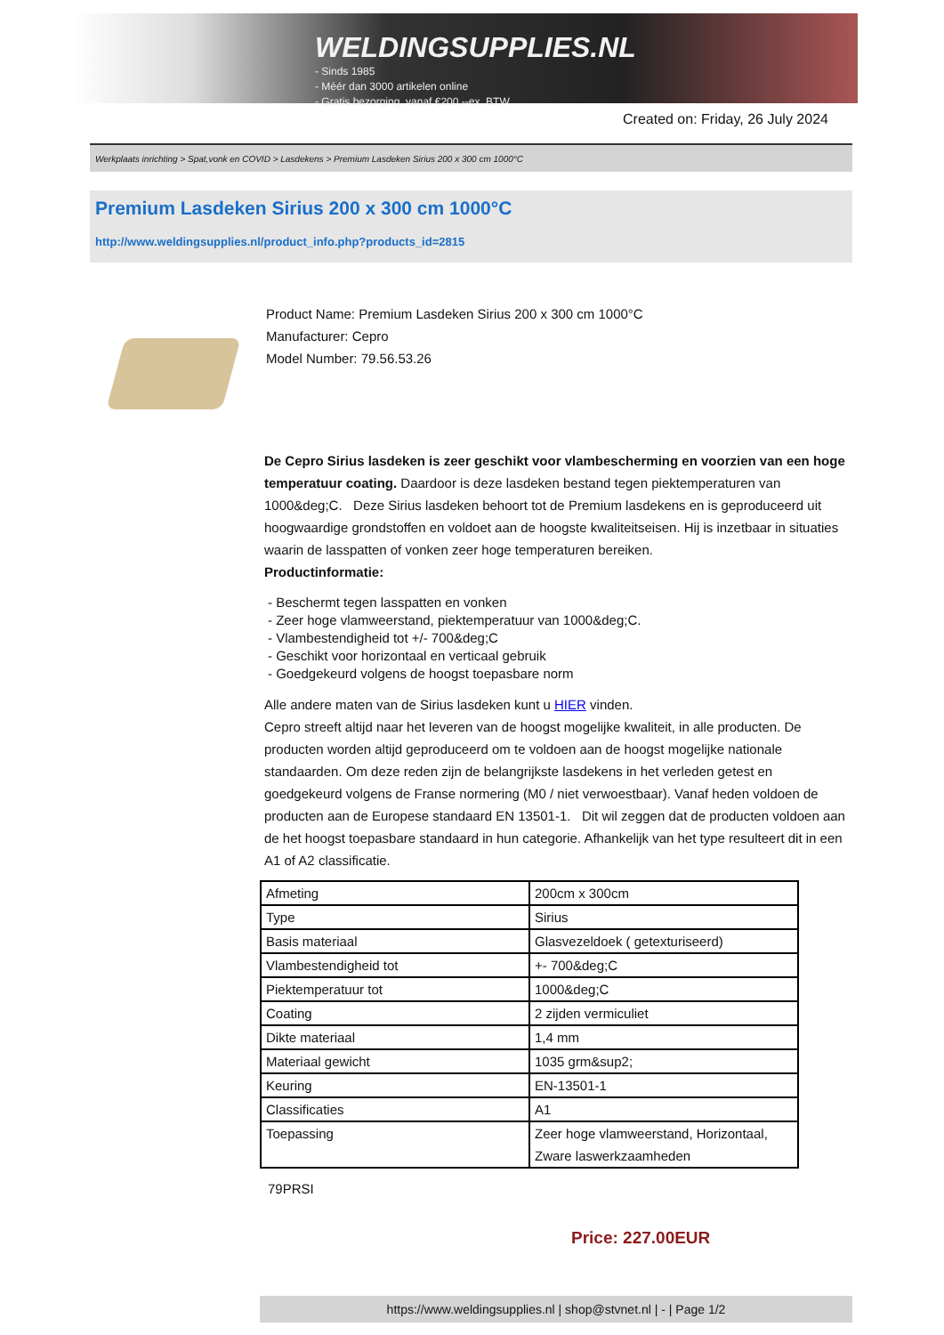WELDINGSUPPLIES.NL
- Sinds 1985
- Méér dan 3000 artikelen online
- Gratis bezorging, vanaf €200,--ex. BTW
Created on: Friday, 26 July 2024
Werkplaats inrichting > Spat,vonk en COVID > Lasdekens > Premium Lasdeken Sirius 200 x 300 cm 1000°C
Premium Lasdeken Sirius 200 x 300 cm 1000°C
http://www.weldingsupplies.nl/product_info.php?products_id=2815
Product Name: Premium Lasdeken Sirius 200 x 300 cm 1000°C
Manufacturer: Cepro
Model Number: 79.56.53.26
De Cepro Sirius lasdeken is zeer geschikt voor vlambescherming en voorzien van een hoge temperatuur coating. Daardoor is deze lasdeken bestand tegen piektemperaturen van 1000&deg;C. Deze Sirius lasdeken behoort tot de Premium lasdekens en is geproduceerd uit hoogwaardige grondstoffen en voldoet aan de hoogste kwaliteitseisen. Hij is inzetbaar in situaties waarin de lasspatten of vonken zeer hoge temperaturen bereiken.
Productinformatie:
- Beschermt tegen lasspatten en vonken
- Zeer hoge vlamweerstand, piektemperatuur van 1000&deg;C.
- Vlambestendigheid tot +/- 700&deg;C
- Geschikt voor horizontaal en verticaal gebruik
- Goedgekeurd volgens de hoogst toepasbare norm
Alle andere maten van de Sirius lasdeken kunt u HIER vinden.
Cepro streeft altijd naar het leveren van de hoogst mogelijke kwaliteit, in alle producten. De producten worden altijd geproduceerd om te voldoen aan de hoogst mogelijke nationale standaarden. Om deze reden zijn de belangrijkste lasdekens in het verleden getest en goedgekeurd volgens de Franse normering (M0 / niet verwoestbaar). Vanaf heden voldoen de producten aan de Europese standaard EN 13501-1. Dit wil zeggen dat de producten voldoen aan de het hoogst toepasbare standaard in hun categorie. Afhankelijk van het type resulteert dit in een A1 of A2 classificatie.
| Afmeting | 200cm x 300cm |
| Type | Sirius |
| Basis materiaal | Glasvezeldoek ( getexturiseerd) |
| Vlambestendigheid tot | +- 700&deg;C |
| Piektemperatuur tot | 1000&deg;C |
| Coating | 2 zijden vermiculiet |
| Dikte materiaal | 1,4 mm |
| Materiaal gewicht | 1035 grm&sup2; |
| Keuring | EN-13501-1 |
| Classificaties | A1 |
| Toepassing | Zeer hoge vlamweerstand, Horizontaal, Zware laswerkzaamheden |
79PRSI
Price: 227.00EUR
https://www.weldingsupplies.nl | shop@stvnet.nl | - | Page 1/2